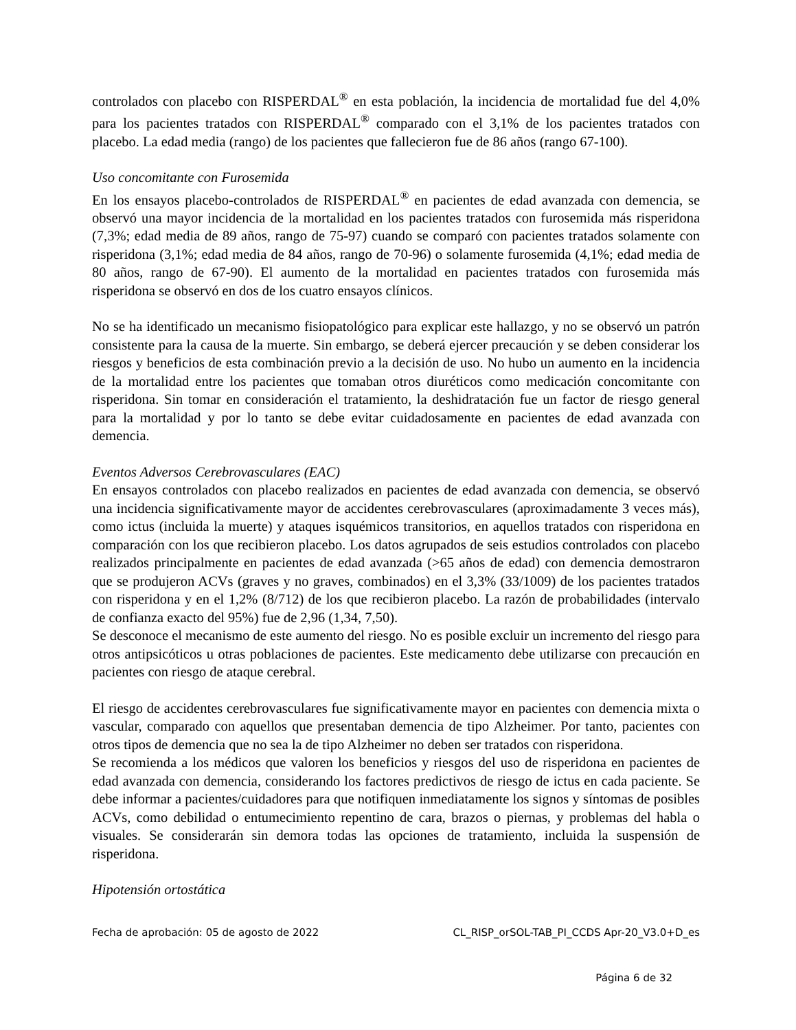controlados con placebo con RISPERDAL<sup>®</sup> en esta población, la incidencia de mortalidad fue del 4,0% para los pacientes tratados con RISPERDAL<sup>®</sup> comparado con el 3,1% de los pacientes tratados con placebo. La edad media (rango) de los pacientes que fallecieron fue de 86 años (rango 67-100).
Uso concomitante con Furosemida
En los ensayos placebo-controlados de RISPERDAL<sup>®</sup> en pacientes de edad avanzada con demencia, se observó una mayor incidencia de la mortalidad en los pacientes tratados con furosemida más risperidona (7,3%; edad media de 89 años, rango de 75-97) cuando se comparó con pacientes tratados solamente con risperidona (3,1%; edad media de 84 años, rango de 70-96) o solamente furosemida (4,1%; edad media de 80 años, rango de 67-90). El aumento de la mortalidad en pacientes tratados con furosemida más risperidona se observó en dos de los cuatro ensayos clínicos.
No se ha identificado un mecanismo fisiopatológico para explicar este hallazgo, y no se observó un patrón consistente para la causa de la muerte. Sin embargo, se deberá ejercer precaución y se deben considerar los riesgos y beneficios de esta combinación previo a la decisión de uso. No hubo un aumento en la incidencia de la mortalidad entre los pacientes que tomaban otros diuréticos como medicación concomitante con risperidona. Sin tomar en consideración el tratamiento, la deshidratación fue un factor de riesgo general para la mortalidad y por lo tanto se debe evitar cuidadosamente en pacientes de edad avanzada con demencia.
Eventos Adversos Cerebrovasculares (EAC)
En ensayos controlados con placebo realizados en pacientes de edad avanzada con demencia, se observó una incidencia significativamente mayor de accidentes cerebrovasculares (aproximadamente 3 veces más), como ictus (incluida la muerte) y ataques isquémicos transitorios, en aquellos tratados con risperidona en comparación con los que recibieron placebo. Los datos agrupados de seis estudios controlados con placebo realizados principalmente en pacientes de edad avanzada (>65 años de edad) con demencia demostraron que se produjeron ACVs (graves y no graves, combinados) en el 3,3% (33/1009) de los pacientes tratados con risperidona y en el 1,2% (8/712) de los que recibieron placebo. La razón de probabilidades (intervalo de confianza exacto del 95%) fue de 2,96 (1,34, 7,50).
Se desconoce el mecanismo de este aumento del riesgo. No es posible excluir un incremento del riesgo para otros antipsicóticos u otras poblaciones de pacientes. Este medicamento debe utilizarse con precaución en pacientes con riesgo de ataque cerebral.
El riesgo de accidentes cerebrovasculares fue significativamente mayor en pacientes con demencia mixta o vascular, comparado con aquellos que presentaban demencia de tipo Alzheimer. Por tanto, pacientes con otros tipos de demencia que no sea la de tipo Alzheimer no deben ser tratados con risperidona.
Se recomienda a los médicos que valoren los beneficios y riesgos del uso de risperidona en pacientes de edad avanzada con demencia, considerando los factores predictivos de riesgo de ictus en cada paciente. Se debe informar a pacientes/cuidadores para que notifiquen inmediatamente los signos y síntomas de posibles ACVs, como debilidad o entumecimiento repentino de cara, brazos o piernas, y problemas del habla o visuales. Se considerarán sin demora todas las opciones de tratamiento, incluida la suspensión de risperidona.
Hipotensión ortostática
Fecha de aprobación: 05 de agosto de 2022 CL_RISP_orSOL-TAB_PI_CCDS Apr-20_V3.0+D_es
Página 6 de 32